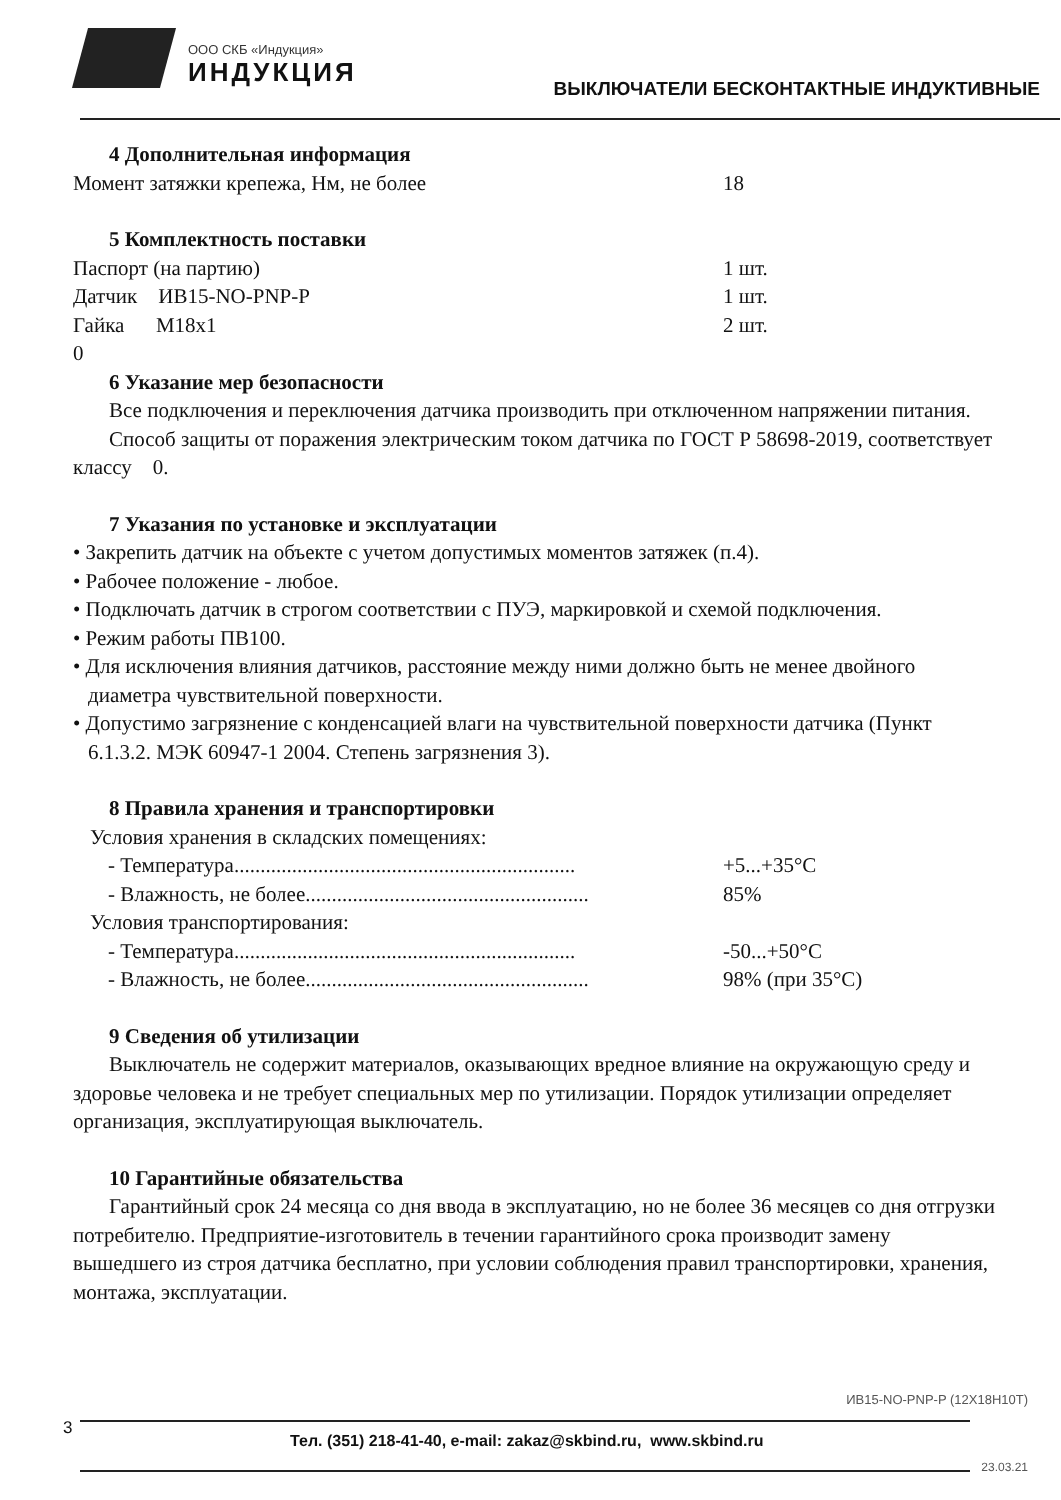ООО СКБ «Индукция»
ИНДУКЦИЯ
ВЫКЛЮЧАТЕЛИ БЕСКОНТАКТНЫЕ ИНДУКТИВНЫЕ
4 Дополнительная информация
Момент затяжки крепежа, Нм, не более 18
5 Комплектность поставки
Паспорт (на партию) 1 шт.
Датчик ИВ15-NO-PNP-P 1 шт.
Гайка М18х1 2 шт.
0
6 Указание мер безопасности
Все подключения и переключения датчика производить при отключенном напряжении питания.
Способ защиты от поражения электрическим током датчика по ГОСТ Р 58698-2019, соответствует классу 0.
7 Указания по установке и эксплуатации
• Закрепить датчик на объекте с учетом допустимых моментов затяжек (п.4).
• Рабочее положение - любое.
• Подключать датчик в строгом соответствии с ПУЭ, маркировкой и схемой подключения.
• Режим работы ПВ100.
• Для исключения влияния датчиков, расстояние между ними должно быть не менее двойного диаметра чувствительной поверхности.
• Допустимо загрязнение с конденсацией влаги на чувствительной поверхности датчика (Пункт 6.1.3.2. МЭК 60947-1 2004. Степень загрязнения 3).
8 Правила хранения и транспортировки
Условия хранения в складских помещениях:
- Температура................................................................. +5...+35°С
- Влажность, не более...................................................... 85%
Условия транспортирования:
- Температура................................................................. -50...+50°С
- Влажность, не более...................................................... 98% (при 35°С)
9 Сведения об утилизации
Выключатель не содержит материалов, оказывающих вредное влияние на окружающую среду и здоровье человека и не требует специальных мер по утилизации. Порядок утилизации определяет организация, эксплуатирующая выключатель.
10 Гарантийные обязательства
Гарантийный срок 24 месяца со дня ввода в эксплуатацию, но не более 36 месяцев со дня отгрузки потребителю. Предприятие-изготовитель в течении гарантийного срока производит замену вышедшего из строя датчика бесплатно, при условии соблюдения правил транспортировки, хранения, монтажа, эксплуатации.
ИВ15-NO-PNP-P (12Х18Н10Т)
3
Тел. (351) 218-41-40, e-mail: zakaz@skbind.ru, www.skbind.ru
23.03.21